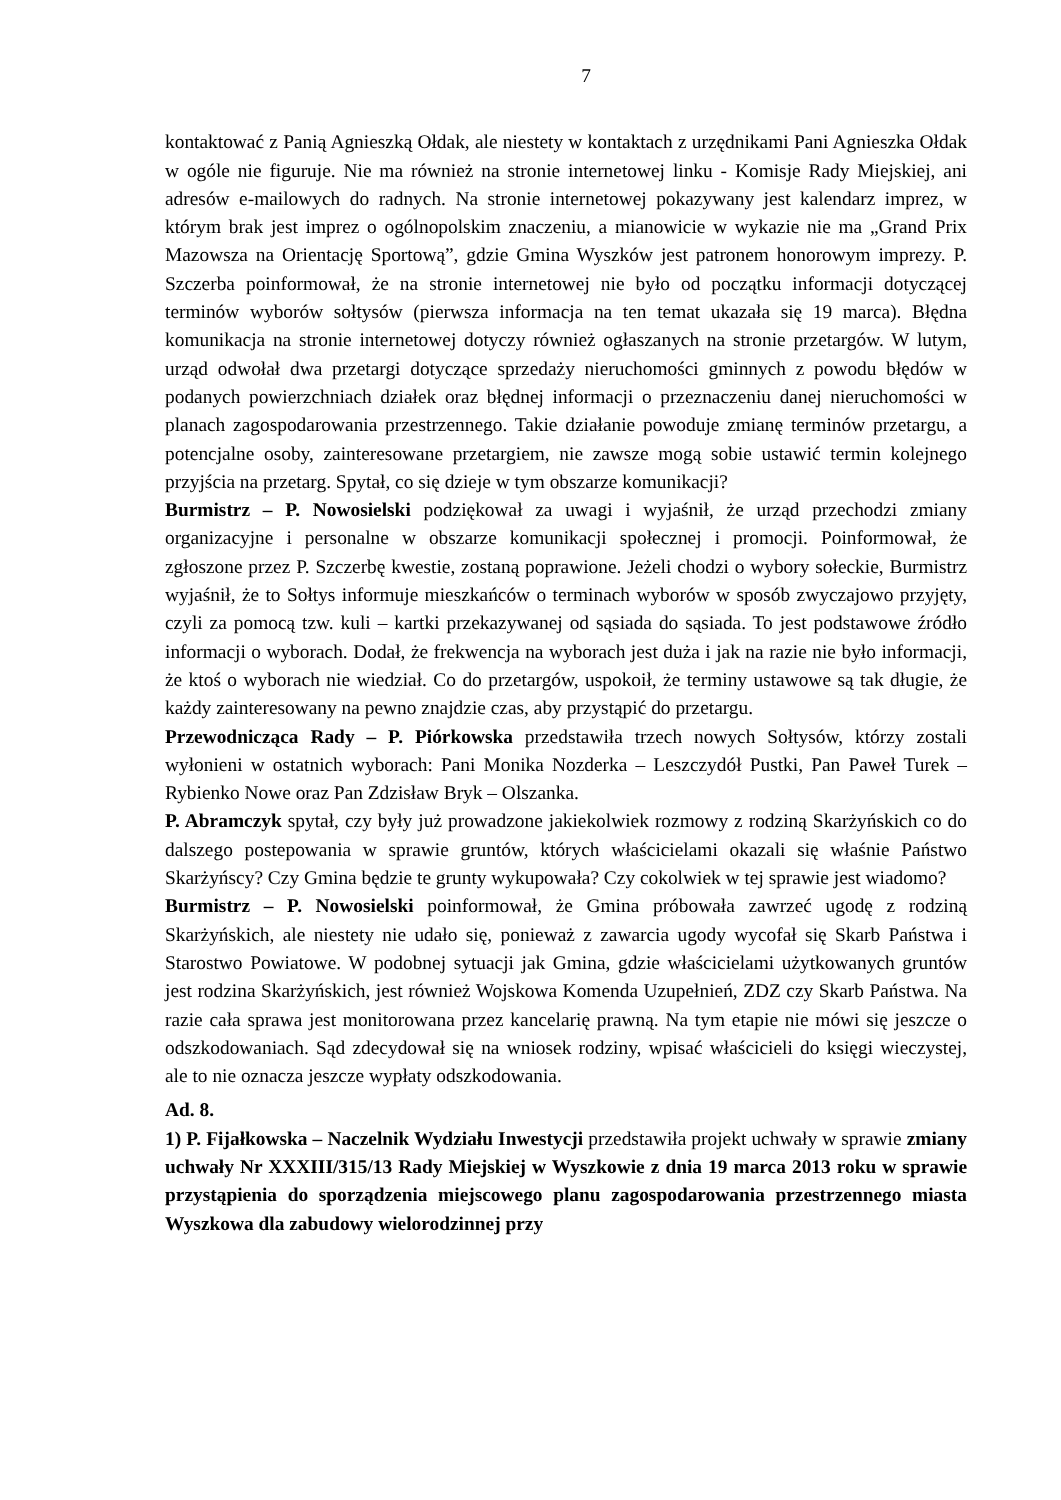7
kontaktować z Panią Agnieszką Ołdak, ale niestety w kontaktach z urzędnikami Pani Agnieszka Ołdak w ogóle nie figuruje. Nie ma również na stronie internetowej linku - Komisje Rady Miejskiej, ani adresów e-mailowych do radnych. Na stronie internetowej pokazywany jest kalendarz imprez, w którym brak jest imprez o ogólnopolskim znaczeniu, a mianowicie w wykazie nie ma „Grand Prix Mazowsza na Orientację Sportową”, gdzie Gmina Wyszków jest patronem honorowym imprezy. P. Szczerba poinformował, że na stronie internetowej nie było od początku informacji dotyczącej terminów wyborów sołtysów (pierwsza informacja na ten temat ukazała się 19 marca). Błędna komunikacja na stronie internetowej dotyczy również ogłaszanych na stronie przetargów. W lutym, urząd odwołał dwa przetargi dotyczące sprzedaży nieruchomości gminnych z powodu błędów w podanych powierzchniach działek oraz błędnej informacji o przeznaczeniu danej nieruchomości w planach zagospodarowania przestrzennego. Takie działanie powoduje zmianę terminów przetargu, a potencjalne osoby, zainteresowane przetargiem, nie zawsze mogą sobie ustawić termin kolejnego przyjścia na przetarg. Spytał, co się dzieje w tym obszarze komunikacji?
Burmistrz – P. Nowosielski podziękował za uwagi i wyjaśnił, że urząd przechodzi zmiany organizacyjne i personalne w obszarze komunikacji społecznej i promocji. Poinformował, że zgłoszone przez P. Szczerbę kwestie, zostaną poprawione. Jeżeli chodzi o wybory sołeckie, Burmistrz wyjaśnił, że to Sołtys informuje mieszkańców o terminach wyborów w sposób zwyczajowo przyjęty, czyli za pomocą tzw. kuli – kartki przekazywanej od sąsiada do sąsiada. To jest podstawowe źródło informacji o wyborach. Dodał, że frekwencja na wyborach jest duża i jak na razie nie było informacji, że ktoś o wyborach nie wiedział. Co do przetargów, uspokoił, że terminy ustawowe są tak długie, że każdy zainteresowany na pewno znajdzie czas, aby przystąpić do przetargu.
Przewodnicząca Rady – P. Piórkowska przedstawiła trzech nowych Sołtysów, którzy zostali wyłonieni w ostatnich wyborach: Pani Monika Nozderka – Leszczydół Pustki, Pan Paweł Turek – Rybienko Nowe oraz Pan Zdzisław Bryk – Olszanka.
P. Abramczyk spytał, czy były już prowadzone jakiekolwiek rozmowy z rodziną Skarżyńskich co do dalszego postepowania w sprawie gruntów, których właścicielami okazali się właśnie Państwo Skarżyńscy? Czy Gmina będzie te grunty wykupowała? Czy cokolwiek w tej sprawie jest wiadomo?
Burmistrz – P. Nowosielski poinformował, że Gmina próbowała zawrzeć ugodę z rodziną Skarżyńskich, ale niestety nie udało się, ponieważ z zawarcia ugody wycofał się Skarb Państwa i Starostwo Powiatowe. W podobnej sytuacji jak Gmina, gdzie właścicielami użytkowanych gruntów jest rodzina Skarżyńskich, jest również Wojskowa Komenda Uzupełnień, ZDZ czy Skarb Państwa. Na razie cała sprawa jest monitorowana przez kancelarię prawną. Na tym etapie nie mówi się jeszcze o odszkodowaniach. Sąd zdecydował się na wniosek rodziny, wpisać właścicieli do księgi wieczystej, ale to nie oznacza jeszcze wypłaty odszkodowania.
Ad. 8.
1) P. Fijałkowska – Naczelnik Wydziału Inwestycji przedstawiła projekt uchwały w sprawie zmiany uchwały Nr XXXIII/315/13 Rady Miejskiej w Wyszkowie z dnia 19 marca 2013 roku w sprawie przystąpienia do sporządzenia miejscowego planu zagospodarowania przestrzennego miasta Wyszkowa dla zabudowy wielorodzinnej przy